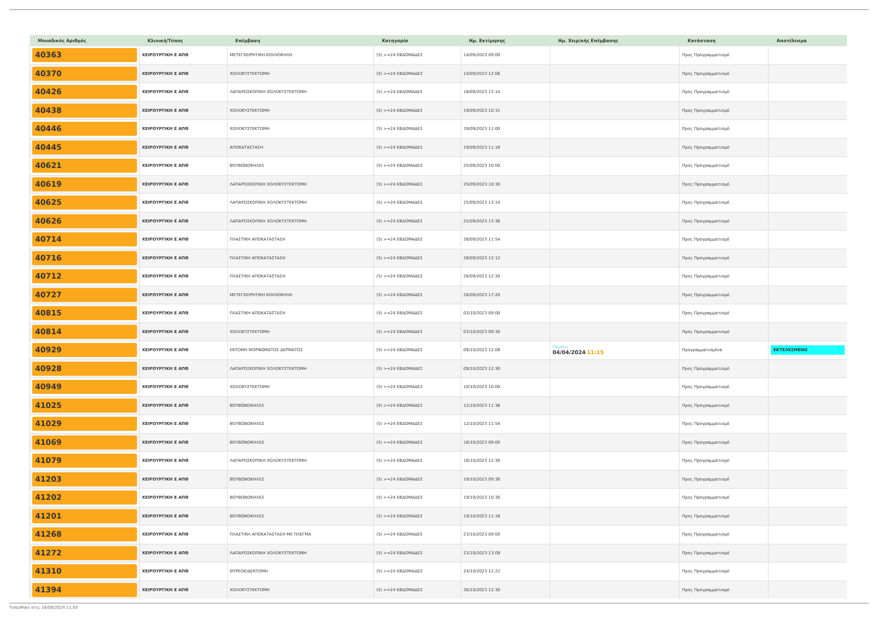| Μοναδικός Αριθμός | Κλινική/Τύπος | Επέμβαση | Κατηγορία | Ημ. Εκτίμησης | Ημ. Χειρ/κής Επέμβασης | Κατάσταση | Αποτέλεσμα |
| --- | --- | --- | --- | --- | --- | --- | --- |
| 40363 | ΧΕΙΡΟΥΡΓΙΚΗ Ε ΑΠΘ | ΜΕΤΕΓΧΕΙΡΗΤΙΚΗ ΚΟΙΛΙΟΚΗΛΗ | (5) >=24 ΕΒΔΟΜΑΔΕΣ | 14/09/2023 09:00 | | Προς Προγραμματισμό | |
| 40370 | ΧΕΙΡΟΥΡΓΙΚΗ Ε ΑΠΘ | ΧΟΛΟΚΥΣΤΕΚΤΟΜΗ | (5) >=24 ΕΒΔΟΜΑΔΕΣ | 14/09/2023 12:06 | | Προς Προγραμματισμό | |
| 40426 | ΧΕΙΡΟΥΡΓΙΚΗ Ε ΑΠΘ | ΛΑΠΑΡΟΣΚΟΠΙΚΗ ΧΟΛΟΚΥΣΤΕΚΤΟΜΗ | (5) >=24 ΕΒΔΟΜΑΔΕΣ | 18/09/2023 13:14 | | Προς Προγραμματισμό | |
| 40438 | ΧΕΙΡΟΥΡΓΙΚΗ Ε ΑΠΘ | ΧΟΛΟΚΥΣΤΕΚΤΟΜΗ | (5) >=24 ΕΒΔΟΜΑΔΕΣ | 19/09/2023 10:31 | | Προς Προγραμματισμό | |
| 40446 | ΧΕΙΡΟΥΡΓΙΚΗ Ε ΑΠΘ | ΧΟΛΟΚΥΣΤΕΚΤΟΜΗ | (5) >=24 ΕΒΔΟΜΑΔΕΣ | 19/09/2023 11:00 | | Προς Προγραμματισμό | |
| 40445 | ΧΕΙΡΟΥΡΓΙΚΗ Ε ΑΠΘ | ΑΠΟΚΑΤΑΣΤΑΣΗ | (5) >=24 ΕΒΔΟΜΑΔΕΣ | 19/09/2023 11:18 | | Προς Προγραμματισμό | |
| 40621 | ΧΕΙΡΟΥΡΓΙΚΗ Ε ΑΠΘ | ΒΟΥΒΩΝΟΚΗΛΕΣ | (5) >=24 ΕΒΔΟΜΑΔΕΣ | 25/09/2023 10:00 | | Προς Προγραμματισμό | |
| 40619 | ΧΕΙΡΟΥΡΓΙΚΗ Ε ΑΠΘ | ΛΑΠΑΡΟΣΚΟΠΙΚΗ ΧΟΛΟΚΥΣΤΕΚΤΟΜΗ | (5) >=24 ΕΒΔΟΜΑΔΕΣ | 25/09/2023 10:30 | | Προς Προγραμματισμό | |
| 40625 | ΧΕΙΡΟΥΡΓΙΚΗ Ε ΑΠΘ | ΛΑΠΑΡΟΣΚΟΠΙΚΗ ΧΟΛΟΚΥΣΤΕΚΤΟΜΗ | (5) >=24 ΕΒΔΟΜΑΔΕΣ | 25/09/2023 13:14 | | Προς Προγραμματισμό | |
| 40626 | ΧΕΙΡΟΥΡΓΙΚΗ Ε ΑΠΘ | ΛΑΠΑΡΟΣΚΟΠΙΚΗ ΧΟΛΟΚΥΣΤΕΚΤΟΜΗ | (5) >=24 ΕΒΔΟΜΑΔΕΣ | 25/09/2023 13:36 | | Προς Προγραμματισμό | |
| 40714 | ΧΕΙΡΟΥΡΓΙΚΗ Ε ΑΠΘ | ΠΛΑΣΤΙΚΗ ΑΠΟΚΑΤΑΣΤΑΣΗ | (5) >=24 ΕΒΔΟΜΑΔΕΣ | 28/09/2023 11:54 | | Προς Προγραμματισμό | |
| 40716 | ΧΕΙΡΟΥΡΓΙΚΗ Ε ΑΠΘ | ΠΛΑΣΤΙΚΗ ΑΠΟΚΑΤΑΣΤΑΣΗ | (5) >=24 ΕΒΔΟΜΑΔΕΣ | 28/09/2023 12:12 | | Προς Προγραμματισμό | |
| 40712 | ΧΕΙΡΟΥΡΓΙΚΗ Ε ΑΠΘ | ΠΛΑΣΤΙΚΗ ΑΠΟΚΑΤΑΣΤΑΣΗ | (5) >=24 ΕΒΔΟΜΑΔΕΣ | 28/09/2023 12:30 | | Προς Προγραμματισμό | |
| 40727 | ΧΕΙΡΟΥΡΓΙΚΗ Ε ΑΠΘ | ΜΕΤΕΓΧΕΙΡΗΤΙΚΗ ΚΟΙΛΙΟΚΗΛΗ | (5) >=24 ΕΒΔΟΜΑΔΕΣ | 28/09/2023 17:20 | | Προς Προγραμματισμό | |
| 40815 | ΧΕΙΡΟΥΡΓΙΚΗ Ε ΑΠΘ | ΠΛΑΣΤΙΚΗ ΑΠΟΚΑΤΑΣΤΑΣΗ | (5) >=24 ΕΒΔΟΜΑΔΕΣ | 03/10/2023 09:00 | | Προς Προγραμματισμό | |
| 40814 | ΧΕΙΡΟΥΡΓΙΚΗ Ε ΑΠΘ | ΧΟΛΟΚΥΣΤΕΚΤΟΜΗ | (5) >=24 ΕΒΔΟΜΑΔΕΣ | 03/10/2023 09:30 | | Προς Προγραμματισμό | |
| 40929 | ΧΕΙΡΟΥΡΓΙΚΗ Ε ΑΠΘ | ΕΚΤΟΜΗ ΜΟΡΦΩΜΑΤΟΣ ΔΕΡΜΑΤΟΣ | (5) >=24 ΕΒΔΟΜΑΔΕΣ | 09/10/2023 12:06 | Πέμπτη 04/04/2024 11:15 | Προγραμματισμένα | ΕΚΤΕΛΕΣΜΕΝΟ |
| 40928 | ΧΕΙΡΟΥΡΓΙΚΗ Ε ΑΠΘ | ΛΑΠΑΡΟΣΚΟΠΙΚΗ ΧΟΛΟΚΥΣΤΕΚΤΟΜΗ | (5) >=24 ΕΒΔΟΜΑΔΕΣ | 09/10/2023 12:30 | | Προς Προγραμματισμό | |
| 40949 | ΧΕΙΡΟΥΡΓΙΚΗ Ε ΑΠΘ | ΧΟΛΟΚΥΣΤΕΚΤΟΜΗ | (5) >=24 ΕΒΔΟΜΑΔΕΣ | 10/10/2023 10:00 | | Προς Προγραμματισμό | |
| 41025 | ΧΕΙΡΟΥΡΓΙΚΗ Ε ΑΠΘ | ΒΟΥΒΩΝΟΚΗΛΕΣ | (5) >=24 ΕΒΔΟΜΑΔΕΣ | 12/10/2023 11:36 | | Προς Προγραμματισμό | |
| 41029 | ΧΕΙΡΟΥΡΓΙΚΗ Ε ΑΠΘ | ΒΟΥΒΩΝΟΚΗΛΕΣ | (5) >=24 ΕΒΔΟΜΑΔΕΣ | 12/10/2023 11:54 | | Προς Προγραμματισμό | |
| 41069 | ΧΕΙΡΟΥΡΓΙΚΗ Ε ΑΠΘ | ΒΟΥΒΩΝΟΚΗΛΕΣ | (5) >=24 ΕΒΔΟΜΑΔΕΣ | 16/10/2023 09:00 | | Προς Προγραμματισμό | |
| 41079 | ΧΕΙΡΟΥΡΓΙΚΗ Ε ΑΠΘ | ΛΑΠΑΡΟΣΚΟΠΙΚΗ ΧΟΛΟΚΥΣΤΕΚΤΟΜΗ | (5) >=24 ΕΒΔΟΜΑΔΕΣ | 16/10/2023 12:30 | | Προς Προγραμματισμό | |
| 41203 | ΧΕΙΡΟΥΡΓΙΚΗ Ε ΑΠΘ | ΒΟΥΒΩΝΟΚΗΛΕΣ | (5) >=24 ΕΒΔΟΜΑΔΕΣ | 19/10/2023 09:30 | | Προς Προγραμματισμό | |
| 41202 | ΧΕΙΡΟΥΡΓΙΚΗ Ε ΑΠΘ | ΒΟΥΒΩΝΟΚΗΛΕΣ | (5) >=24 ΕΒΔΟΜΑΔΕΣ | 19/10/2023 10:30 | | Προς Προγραμματισμό | |
| 41201 | ΧΕΙΡΟΥΡΓΙΚΗ Ε ΑΠΘ | ΒΟΥΒΩΝΟΚΗΛΕΣ | (5) >=24 ΕΒΔΟΜΑΔΕΣ | 19/10/2023 11:18 | | Προς Προγραμματισμό | |
| 41268 | ΧΕΙΡΟΥΡΓΙΚΗ Ε ΑΠΘ | ΠΛΑΣΤΙΚΗ ΑΠΟΚΑΤΑΣΤΑΣΗ ΜΕ ΠΛΕΓΜΑ | (5) >=24 ΕΒΔΟΜΑΔΕΣ | 23/10/2023 09:00 | | Προς Προγραμματισμό | |
| 41272 | ΧΕΙΡΟΥΡΓΙΚΗ Ε ΑΠΘ | ΛΑΠΑΡΟΣΚΟΠΙΚΗ ΧΟΛΟΚΥΣΤΕΚΤΟΜΗ | (5) >=24 ΕΒΔΟΜΑΔΕΣ | 23/10/2023 13:09 | | Προς Προγραμματισμό | |
| 41310 | ΧΕΙΡΟΥΡΓΙΚΗ Ε ΑΠΘ | ΘΥΡΕΟΕΙΔΕΚΤΟΜΗ | (5) >=24 ΕΒΔΟΜΑΔΕΣ | 24/10/2023 12:22 | | Προς Προγραμματισμό | |
| 41394 | ΧΕΙΡΟΥΡΓΙΚΗ Ε ΑΠΘ | ΧΟΛΟΚΥΣΤΕΚΤΟΜΗ | (5) >=24 ΕΒΔΟΜΑΔΕΣ | 30/10/2023 12:30 | | Προς Προγραμματισμό | |
Τυπώθηκε στις 16/08/2024 11:05